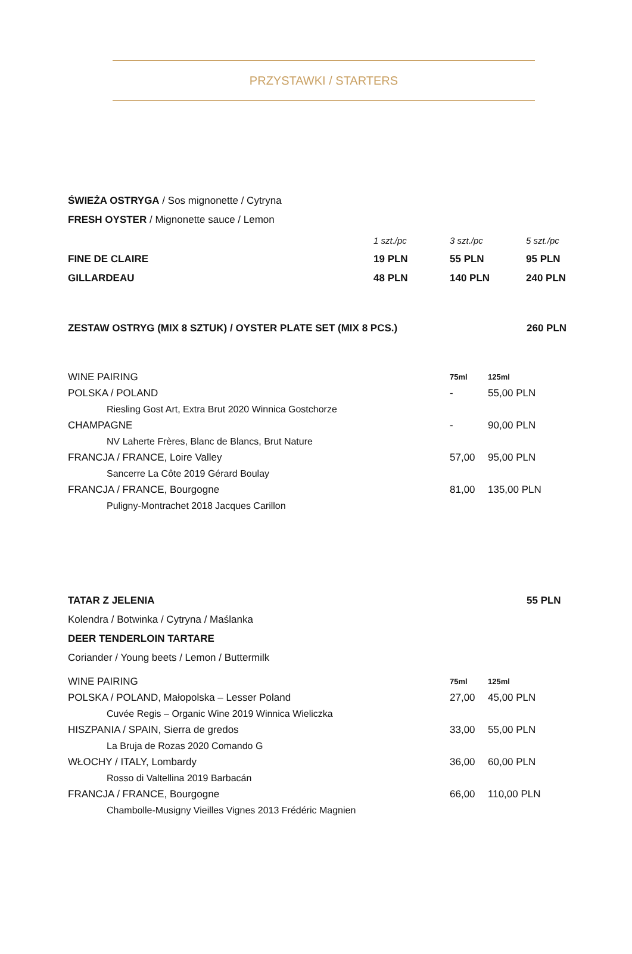PRZYSTAWKI / STARTERS
ŚWIEŻA OSTRYGA / Sos mignonette / Cytryna
FRESH OYSTER / Mignonette sauce / Lemon
| | 1 szt./pc | 3 szt./pc | 5 szt./pc |
| FINE DE CLAIRE | 19 PLN | 55 PLN | 95 PLN |
| GILLARDEAU | 48 PLN | 140 PLN | 240 PLN |
| ZESTAW OSTRYG (MIX 8 SZTUK) / OYSTER PLATE SET (MIX 8 PCS.) | 260 PLN |
| WINE PAIRING | 75ml | 125ml |
| POLSKA / POLAND | - | 55,00 PLN |
| Riesling Gost Art, Extra Brut 2020 Winnica Gostchorze | | |
| CHAMPAGNE | - | 90,00 PLN |
| NV Laherte Frères, Blanc de Blancs, Brut Nature | | |
| FRANCJA / FRANCE, Loire Valley | 57,00 | 95,00 PLN |
| Sancerre La Côte 2019 Gérard Boulay | | |
| FRANCJA / FRANCE, Bourgogne | 81,00 | 135,00 PLN |
| Puligny-Montrachet 2018 Jacques Carillon | | |
| TATAR Z JELENIA | 55 PLN |
| Kolendra / Botwinka / Cytryna / Maślanka | |
| DEER TENDERLOIN TARTARE | |
| Coriander / Young beets / Lemon / Buttermilk | |
| WINE PAIRING | 75ml | 125ml |
| POLSKA / POLAND, Małopolska – Lesser Poland | 27,00 | 45,00 PLN |
| Cuvée Regis – Organic Wine 2019 Winnica Wieliczka | | |
| HISZPANIA / SPAIN, Sierra de gredos | 33,00 | 55,00 PLN |
| La Bruja de Rozas 2020 Comando G | | |
| WŁOCHY / ITALY, Lombardy | 36,00 | 60,00 PLN |
| Rosso di Valtellina 2019 Barbacán | | |
| FRANCJA / FRANCE, Bourgogne | 66,00 | 110,00 PLN |
| Chambolle-Musigny Vieilles Vignes 2013 Frédéric Magnien | | |